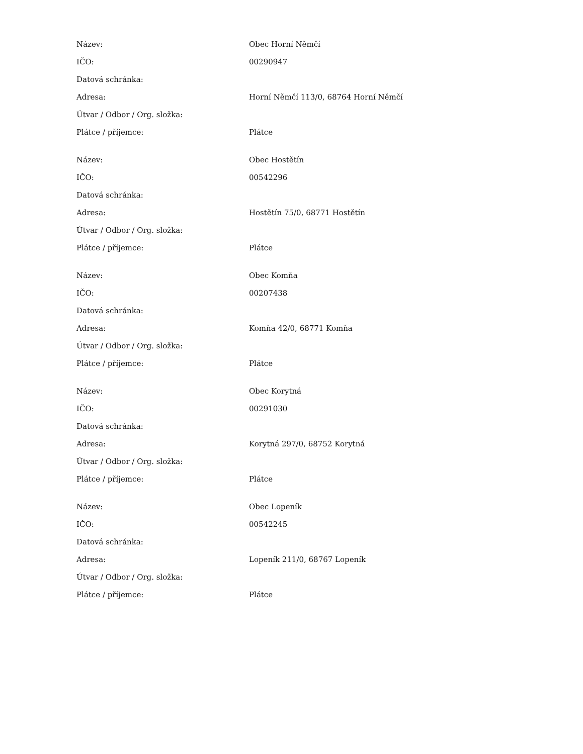| Název: | Obec Horní Němčí |
| IČO: | 00290947 |
| Datová schránka: | |
| Adresa: | Horní Němčí 113/0, 68764 Horní Němčí |
| Útvar / Odbor / Org. složka: | |
| Plátce / příjemce: | Plátce |
| Název: | Obec Hostětín |
| IČO: | 00542296 |
| Datová schránka: | |
| Adresa: | Hostětín 75/0, 68771 Hostětín |
| Útvar / Odbor / Org. složka: | |
| Plátce / příjemce: | Plátce |
| Název: | Obec Komňa |
| IČO: | 00207438 |
| Datová schránka: | |
| Adresa: | Komňa 42/0, 68771 Komňa |
| Útvar / Odbor / Org. složka: | |
| Plátce / příjemce: | Plátce |
| Název: | Obec Korytná |
| IČO: | 00291030 |
| Datová schránka: | |
| Adresa: | Korytná 297/0, 68752 Korytná |
| Útvar / Odbor / Org. složka: | |
| Plátce / příjemce: | Plátce |
| Název: | Obec Lopeník |
| IČO: | 00542245 |
| Datová schránka: | |
| Adresa: | Lopeník 211/0, 68767 Lopeník |
| Útvar / Odbor / Org. složka: | |
| Plátce / příjemce: | Plátce |